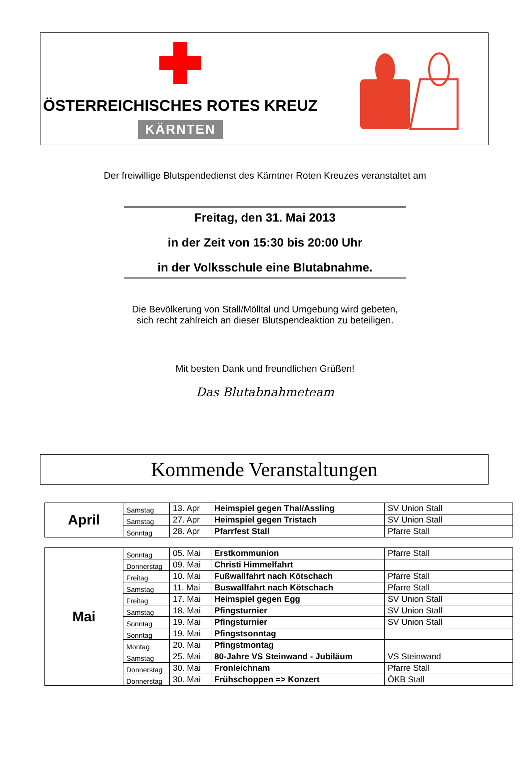ÖSTERREICHISCHES ROTES KREUZ
KÄRNTEN
Der freiwillige Blutspendedienst des Kärntner Roten Kreuzes veranstaltet am
Freitag, den 31. Mai 2013
in der Zeit von 15:30 bis 20:00 Uhr
in der Volksschule eine Blutabnahme.
Die Bevölkerung von Stall/Mölltal und Umgebung wird gebeten,
sich recht zahlreich an dieser Blutspendeaktion zu beteiligen.
Mit besten Dank und freundlichen Grüßen!
Das Blutabnahmeteam
Kommende Veranstaltungen
| April | Samstag | 13. Apr | Heimspiel gegen Thal/Assling | SV Union Stall |
| | Samstag | 27. Apr | Heimspiel gegen Tristach | SV Union Stall |
| | Sonntag | 28. Apr | Pfarrfest Stall | Pfarre Stall |
| Mai | Sonntag | 05. Mai | Erstkommunion | Pfarre Stall |
| | Donnerstag | 09. Mai | Christi Himmelfahrt | |
| | Freitag | 10. Mai | Fußwallfahrt nach Kötschach | Pfarre Stall |
| | Samstag | 11. Mai | Buswallfahrt nach Kötschach | Pfarre Stall |
| | Freitag | 17. Mai | Heimspiel gegen Egg | SV Union Stall |
| | Samstag | 18. Mai | Pfingsturnier | SV Union Stall |
| | Sonntag | 19. Mai | Pfingsturnier | SV Union Stall |
| | Sonntag | 19. Mai | Pfingstsonntag | |
| | Montag | 20. Mai | Pfingstmontag | |
| | Samstag | 25. Mai | 80-Jahre VS Steinwand - Jubiläum | VS Steinwand |
| | Donnerstag | 30. Mai | Fronleichnam | Pfarre Stall |
| | Donnerstag | 30. Mai | Frühschoppen => Konzert | ÖKB Stall |